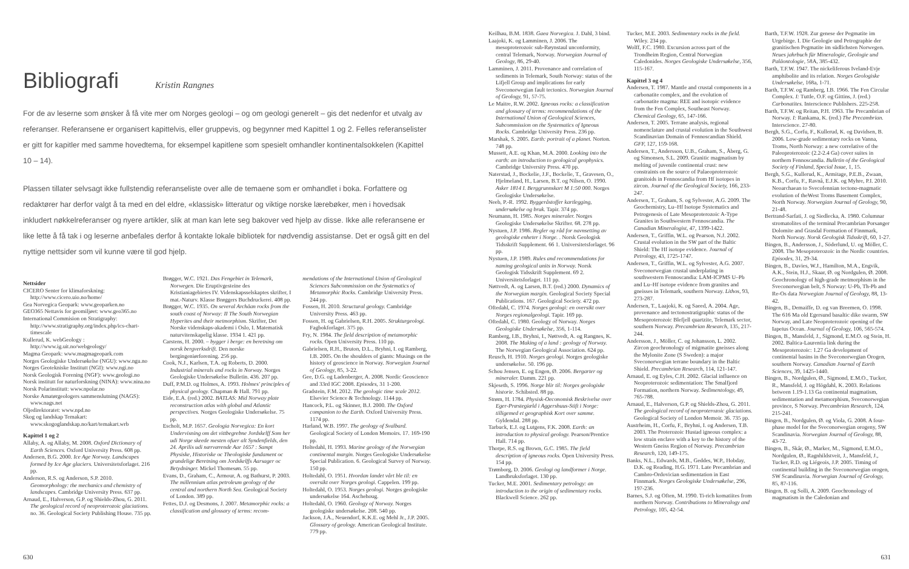Bibliografi Kristin Rangnes
For de av leserne som ønsker å få vite mer om Norges geologi – og om geologi generelt – gis det nedenfor et utvalg av referanser. Referansene er organisert kapittelvis, eller gruppevis, og begynner med Kapittel 1 og 2. Felles referanselister er gitt for kapitler med samme hovedtema, for eksempel kapitlene som spesielt omhandler kontinentalsokkelen (Kapittel 10 – 14).
Plassen tillater selvsagt ikke fullstendig referanseliste over alle de temaene som er omhandlet i boka. Forfattere og redaktører har derfor valgt å ta med en del eldre, «klassisk» litteratur og viktige norske lærebøker, men i hovedsak inkludert nøkkelreferanser og nyere artikler, slik at man kan lete seg bakover ved hjelp av disse. Ikke alle referansene er like lette å få tak i og leserne anbefales derfor å kontakte lokale bibliotek for nødvendig assistanse. Det er også gitt en del nyttige nettsider som vil kunne være til god hjelp.
Nettsider
CICERO Senter for klimaforskning: http://www.cicero.uio.no/home/
Gea Norvegica Geopark: www.geoparken.no
GEO365 Nettavis for geomiljøet: www.geo365.no
International Commision on Stratigraphy: http://www.stratigraphy.org/index.php/ics-chart-timescale
Kullerud, K. webGeology : http://www.ig.uit.no/webgeology/
Magma Geopark: www.magmageopark.com
Norges Geologiske Undersøkelse (NGU): www.ngu.no
Norges Geotekniske Institutt (NGI): www.ngi.no
Norsk Geologisk Forening (NGF): www.geologi.no
Norsk institutt for naturforskning (NINA): www.nina.no
Norsk Polarinstitutt: www.npolar.no
Norske Amatørgeologers sammenslutning (NAGS): www.nags.net
Oljedirektoratet: www.npd.no
Skog og landskap Temakart: www.skogoglandskap.no/kart/temakart.wrb
Kapittel 1 og 2
Allaby, A. og Allaby, M. 2008. Oxford Dictionary of Earth Sciences. Oxford University Press. 608 pp.
Andersen, B.G. 2000. Ice Age Norway. Landscapes formed by Ice Age glaciers. Universitetsforlaget. 216 pp.
Anderson, R.S. og Anderson, S.P. 2010. Geomorphology: the mechanics and chemistry of landscapes. Cambridge University Press. 637 pp.
Arnaud, E., Halverson, G.P. og Shields-Zhou, G. 2011. The geological record of neoproterozoic glaciations. no. 36. Geological Society Publishing House. 735 pp.
Brøgger, W.C. 1921. Das Fengebiet in Telemark, Norwegen. Die Eruptivgesteine des Kristianiagebietes IV. Videnskapsselskaptes skrifter, I mat.-Naturv. Klasse Brøggers Buchdruckerei. 408 pp.
Brøgger, W.C. 1935. On several Archäan rocks from the south coast of Norway: II The South Norwegian Hyperites and their metmorphism. Skrifter, Det Norske videnskaps-akademi i Oslo, I. Matematisk naturvitenskapelig klasse. 1934 1. 421 pp.
Carstens, H. 2000. – bygger i berge: en beretning om norsk bergverksdrift. Den norske bergingeniørforening. 256 pp.
Cook, N.J., Karlsen, T.A. og Roberts, D. 2000. Industrial minerals and rocks in Norway. Norges Geologiske Undersøkelse Bulletin. 436. 207 pp.
Duff, P.M.D. og Holmes, A. 1993. Holmes' principles of physical geology. Chapman & Hall. 791 pp.
Eide, E.A. (red.) 2002. BATLAS: Mid Norway plate reconstruction atlas with global and Atlantic perspectives. Norges Geologiske Undersøkelse. 75 pp.
Escholt, M.P. 1657. Geologia Norvegica: En kort Undervisning om det vittbegrebne Jordskelff Som her udi Norge skeede mesten ofuer alt Syndenfields, den 24. Aprilis udi nærværende Aar 1657 : Sampt Physiske, Historiske oc Theologiske fundament oc grundelige Beretning om Jordskelffs Aarsager oc Betydninger. Mickel Thomesøn. 55 pp.
Evans, D., Graham, C., Armour, A. og Bathurst, P. 2003. The millennium atlas petroleum geology of the central and northern North Sea. Geological Society of London. 389 pp.
Fettes, D.J. og Desmons, J. 2007. Metamorphic rocks: a classification and glossary of terms: recom-
mendations of the International Union of Geological Sciences Subcommission on the Systematics of Metamorphic Rocks. Cambridge University Press. 244 pp.
Fossen, H. 2010. Structural geology. Cambridge University Press. 463 pp.
Fossen, H. og Gabrielsen, R.H. 2005. Strukturgeologi. Fagbokforlaget. 375 pp.
Fry, N. 1984. The field description of metamorphic rocks. Open University Press. 110 pp.
Gabrielsen, R.H., Bruton, D.L., Bryhni, I. og Ramberg, I.B. 2005. On the shoulders of giants: Musings on the history of geoscience in Norway. Norwegian Journal of Geology, 85, 3-22.
Gee, D.G. og Ladenberger, A. 2008. Nordic Geoscience and 33rd IGC 2008. Episodes, 31 1-200.
Gradstein, F.M. 2012. The geologic time scale 2012. Elsevier Science & Technology. 1144 pp.
Hancock, P.L. og Skinner, B.J. 2000. The Oxford companion to the Earth. Oxford University Press. 1174 pp.
Harland, W.B. 1997. The geology of Svalbard. Geological Society of London Memoirs. 17. 169-190 pp.
Holtedahl, H. 1993. Marine geology of the Norwegian continental margin. Norges Geologiske Undersøkelse Special Publication. 6. Geological Survey of Norway. 150 pp.
Holtedahl, O. 1951. Hvordan landet vårt ble til: en oversikt over Norges geologi. Cappelen. 199 pp.
Holtedahl, O. 1953. Norges geologi. Norges geologiske undersøkelse 164. Aschehoug.
Holtedahl, O. 1960. Geology of Norway. Norges geologiske undersøkelse. 208. 540 pp.
Jackson, J.A., Neuendorf, K.K.E. og Mehl Jr., J.P. 2005. Glossary of geology. American Geological Institute. 779 pp.
630
Keilhau, B.M. 1838. Gaea Norvegica. J. Dahl, 3 bind.
Laajoki, K. og Lamminen, J. 2006. The mesoproterozoic sub-Røynstaul unconformity, central Telemark, Norway. Norwegian Journal of Geology, 86, 29-40.
Lamminen, J. 2011. Provenance and correlation of sediments in Telemark, South Norway: status of the Lifjell Group and implications for early Sveconorwegian fault tectonics. Norwegian Journal of Geology, 91, 57-75.
Le Maitre, R.W. 2002. Igneous rocks: a classification and glossary of terms: recommendations of the International Union of Geological Sciences, Subcommission on the Systematics of Igneous Rocks. Cambridge University Press. 236 pp.
Marshak, S. 2005. Earth: portrait of a planet. Norton. 748 pp.
Mussett, A.E. og Khan, M.A. 2000. Looking into the earth: an introduction to geological geophysics. Cambridge University Press. 470 pp.
Naterstad, J., Bockelie, J.F., Bockelie, T., Gravesen, O., Hjelmeland, H., Larsen, B.T. og Nilsen, O. 1990. Asker 1814 I. Berggrunnskart M 1:50 000. Norges Geologiske Undersøkelse.
Neeb, P.-R. 1992. Byggeråstoffer kartlegging, undersøkelse og bruk. Tapir. 374 pp.
Neumann, H. 1985. Norges mineraler. Norges Geologiske Undersøkelse Skrifter. 68. 278 pp.
Nystuen, J.P. 1986. Regler og råd for navnsetting av geologiske enheter i Norge. . Norsk Geologisk Tidsskrift Supplement. 66 1. Universitetsforlaget. 96 pp.
Nystuen, J.P. 1989. Rules and recommendations for naming geological units in Norway. Norsk Geologisk Tidsskrift Supplement. 69 2. Universitetsforlaget. 111 pp.
Nøttvedt, A. og Larsen, B.T. (red.) 2000. Dynamics of the Norwegian margin. Geological Society Special Publications. 167. Geological Society. 472 pp.
Oftedahl, C. 1974. Norges geologi: en oversikt over Norges regionalgeologi. Tapir. 169 pp.
Oftedahl, C. 1980. Geology of Norway. Norges Geologiske Undersøkelse, 356, 1-114.
Ramberg, I.B., Bryhni, I., Nøttvedt, A. og Rangnes, K. 2008. The Making of a land : geology of Norway. The Norwegian Geological Association. 624 pp.
Reusch, H. 1910. Norges geologi. Norges geologiske undersøkelse. 50. 196 pp.
Schou Jensen, E. og Engen, Ø. 2006. Bergarter og mineraler. Damm. 221 pp.
Skjeseth, S. 1996. Norge blir til: Norges geologiske historie. Schibsted. 88 pp.
Strøm, H. 1784. Physisk-Oeconomisk Beskrivelse over Eger-Præstegiæld i Aggershuus-Stift i Norge: tilligemed et geographisk Kort over samme. Gyldendal. 288 pp.
Tarbuck, E.J. og Lutgens, F.K. 2008. Earth: an introduction to physical geology. Pearson/Prentice Hall. 714 pp.
Thorpe, R.S. og Brown, G.C. 1985. The field description of igneous rocks. Open University Press. 154 pp.
Trømborg, D. 2006. Geologi og landformer i Norge. Landbruksforlaget. 130 pp.
Tucker, M.E. 2001. Sedimentary petrology: an introduction to the origin of sedimentary rocks. Blackwell Science. 262 pp.
Tucker, M.E. 2003. Sedimentary rocks in the field. Wiley. 234 pp.
Wolff, F.C. 1980. Excursion across part of the Trondheim Region, Central Norwegian Caledonides. Norges Geologiske Undersøkelse, 356, 115-167.
Kapittel 3 og 4
Andersen, T. 1987. Mantle and crustal components in a carbonatite complex, and the evolution of carbonatite magma: REE and isotopic evidence from the Fen Complex, Southeast Norway. Chemical Geology, 65, 147-166.
Andersen, T. 2005. Terrane analysis, regional nomenclature and crustal evolution in the Southwest Scandinavian Domain of Fennoscandian Shield. GFF, 127, 159-168.
Andersen, T., Andersson, U.B., Graham, S., Åberg, G. og Simonsen, S.L. 2009. Granitic magmatism by melting of juvenile continental crust: new constraints on the source of Palaeoproterozoic granitoids in Fennoscandia from Hf isotopes in zircon. Journal of the Geological Society, 166, 233-247.
Andersen, T., Graham, S. og Sylvester, A.G. 2009. The Geochemistry, Lu–Hf Isotope Systematics and Petrogenesis of Late Mesoproterozoic A-Type Granites in Southwestern Fennoscandia. The Canadian Mineralogist, 47, 1399-1422.
Andersen, T., Griffin, W.L. og Pearson, N.J. 2002. Crustal evolution in the SW part of the Baltic Shield: The Hf isotope evidence. Journal of Petrology, 43, 1725-1747.
Andersen, T., Griffin, W.L. og Sylvester, A.G. 2007. Sveconorwegian crustal underplating in southwestern Fennoscandia: LAM-ICPMS U–Pb and Lu–Hf isotope evidence from granites and gneisses in Telemark, southern Norway. Lithos, 93, 273-287.
Andersen, T., Laajoki, K. og Saeed, A. 2004. Age, provenance and tectonostratigraphic status of the Mesoproterozoic Blefjell quartzite, Telemark sector, southern Norway. Precambrian Research, 135, 217-244.
Andersson, J., Möller, C. og Johansson, L. 2002. Zircon geochronology of migmatite gneisses along the Mylonite Zone (S Sweden): a major Sveconorwegian terrane boundary in the Baltic Shield. Precambrian Research, 114, 121-147.
Arnaud, E. og Eyles, C.H. 2002. Glacial influence on Neoproterozoic sedimentation: The Smalfjord Formation, northern Norway. Sedimentology, 49, 765-788.
Arnaud, E., Halverson, G.P. og Shields-Zhou, G. 2011. The geological record of neoproterozoic glaciations. Geological Society of London Memoir. 36. 735 pp.
Austrheim, H., Corfu, F., Bryhni, I. og Andersen, T.B. 2003. The Proterozoic Hustad igneous complex: a low strain enclave with a key to the history of the Western Gneiss Region of Norway. Precambrian Research, 120, 149-175.
Banks, N.L., Edwards, M.B., Geddes, W.P., Hobday, D.K. og Reading, H.G. 1971. Late Precambrian and Cambro-Ordovician sedimentation in East Finnmark. Norges Geologiske Undersøkelse, 296, 197-236.
Barnes, S.J. og Often, M. 1990. Ti-rich komatiites from northern Norway. Contributions to Mineralogy and Petrology, 105, 42-54.
Barth, T.F.W. 1928. Zur genese der Pegmatite im Urgebirge. I. Die Geologie und Petrographie der granitischen Pegmatite im südlichsten Norwegen. Neues jahrbuch für Mineralogie, Geologie und Paläontologie, 58A, 385-432.
Barth, T.F.W. 1947. The nickeliferous Iveland-Evje amphibolite and its relation. Norges Geologiske Undersøkelse, 168a, 1-71.
Barth, T.F.W. og Ramberg, I.B. 1966. The Fen Circular Complex. I: Tuttle, O.F. og Gittins, J. (red.) Carbonatites. Interscience Publishers. 225-258.
Barth, T.F.W. og Reitan, P.H. 1963. The Precambrian of Norway. I: Rankama, K. (red.) The Precambrian. Interscience. 27-80.
Bergh, S.G., Corfu, F., Kullerud, K. og Davidsen, B. 2006. Low-grade sedimentary rocks on Vanna, Troms, North Norway: a new correlative of the Paleoproterozoic (2.2-2.4 Ga) cover suites in northern Fennoscandia. Bulletin of the Geological Society of Finland, Special Issue, 1, 15.
Bergh, S.G., Kullerud, K., Armitage, P.E.B., Zwaan, K.B., Corfu, F., Ravnå, E.J.K. og Myhre, P.I. 2010. Neoarchaean to Svecofennian tectono-magmatic evolution of theWest Troms Basement Complex, North Norway. Norwegian Journal of Geology, 90, 21-48.
Bertrand-Sarfati, J. og Siedlecka, A. 1980. Columnar stromatolites of the terminal Precambrian Porsanger Dolomite and Grasdal Formation of Finnmark, North Norway. Norsk Geologisk Tidsskrift, 60, 1-27.
Bingen, B., Andersson, J., Söderlund, U. og Möller, C. 2008. The Mesoproterozoic in the Nordic countries. Episodes, 31, 29-34.
Bingen, B., Davies, W.J., Hamilton, M.A., Engvik, A.K., Stein, H.J., Skaar, Ø. og Nordgulen, Ø. 2008. Geochronology of high-grade metmorphism in the Sveconorwegian belt, S Norway: U-Pb, Th-Pb and Re-Os data Norwegian Journal of Geology, 88, 13-42.
Bingen, B., Demaiffe, D. og van Breemen, O. 1998. The 616 Ma old Egersund basaltic dike swarm, SW Norway, and Late Neoproterozoic opening of the Iapetus Ocean. Journal of Geology, 106, 565-574.
Bingen, B., Mansfeld, J., Sigmond, E.M.O. og Stein, H. 2002. Baltica-Laurentia link during the Mesoproterozoic: 1.27 Ga development of continental basins in the Sveconorwegian Orogen, southern Norway. Canadian Journal of Earth Sciences, 39, 1425-1440.
Bingen, B., Nordgulen, Ø., Sigmond, E.M.O., Tucker, R., Mansfeld, J. og Högdahl, K. 2003. Relations between 1.19-1.13 Ga continental magmatism, sedimentation and metamorphism, Sveconorwegian province, S Norway. Precambrian Research, 124, 215-241.
Bingen, B., Nordgulen, Ø. og Viola, G. 2008. A four-phase model for the Sveconorwegian orogeny, SW Scandinavia. Norwegian Journal of Geology, 88, 43-72.
Bingen, B., Skår, Ø., Marker, M., Sigmond, E.M.O., Nordgulen, Ø., Ragnhildstveit, J., Mansfeld, J., Tucker, R.D. og Liégeois, J.P. 2005. Timing of continental building in the Sveconorwegian orogen, SW Scandinavia. Norwegian Journal of Geology, 85, 87-116.
Bingen, B. og Solli, A. 2009. Geochronology of magmatism in the Caledonian and
631